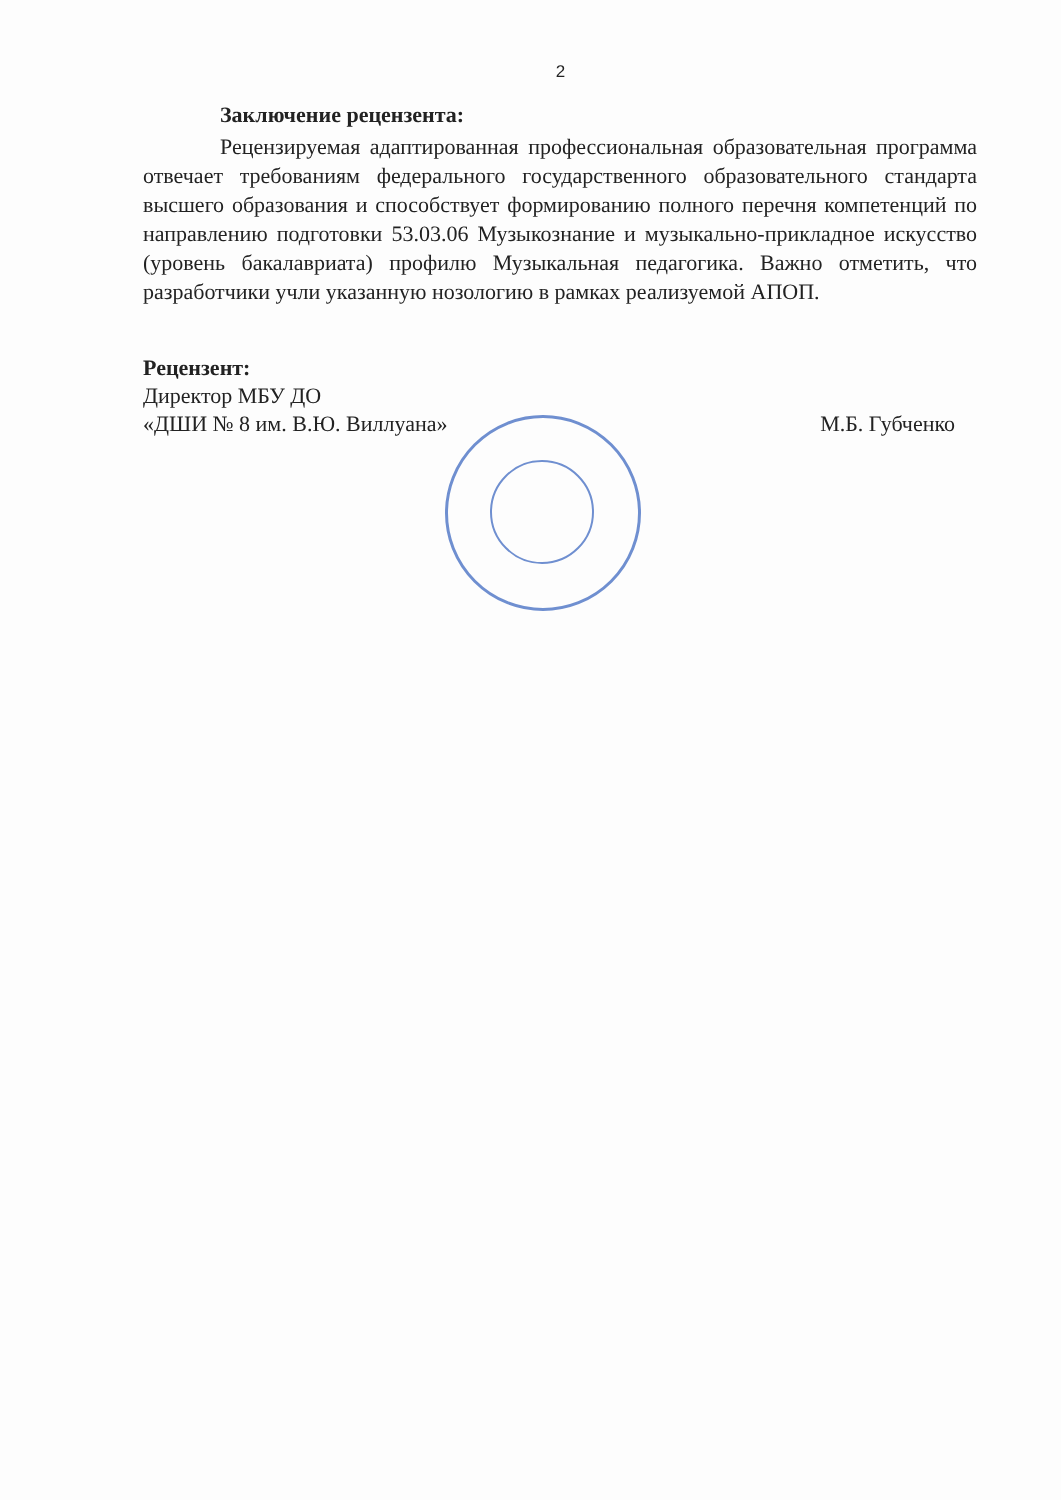2
Заключение рецензента:
Рецензируемая адаптированная профессиональная образовательная программа отвечает требованиям федерального государственного образовательного стандарта высшего образования и способствует формированию полного перечня компетенций по направлению подготовки 53.03.06 Музыкознание и музыкально-прикладное искусство (уровень бакалавриата) профилю Музыкальная педагогика. Важно отметить, что разработчики учли указанную нозологию в рамках реализуемой АПОП.
Рецензент:
Директор МБУ ДО
«ДШИ № 8 им. В.Ю. Виллуана» М.Б. Губченко